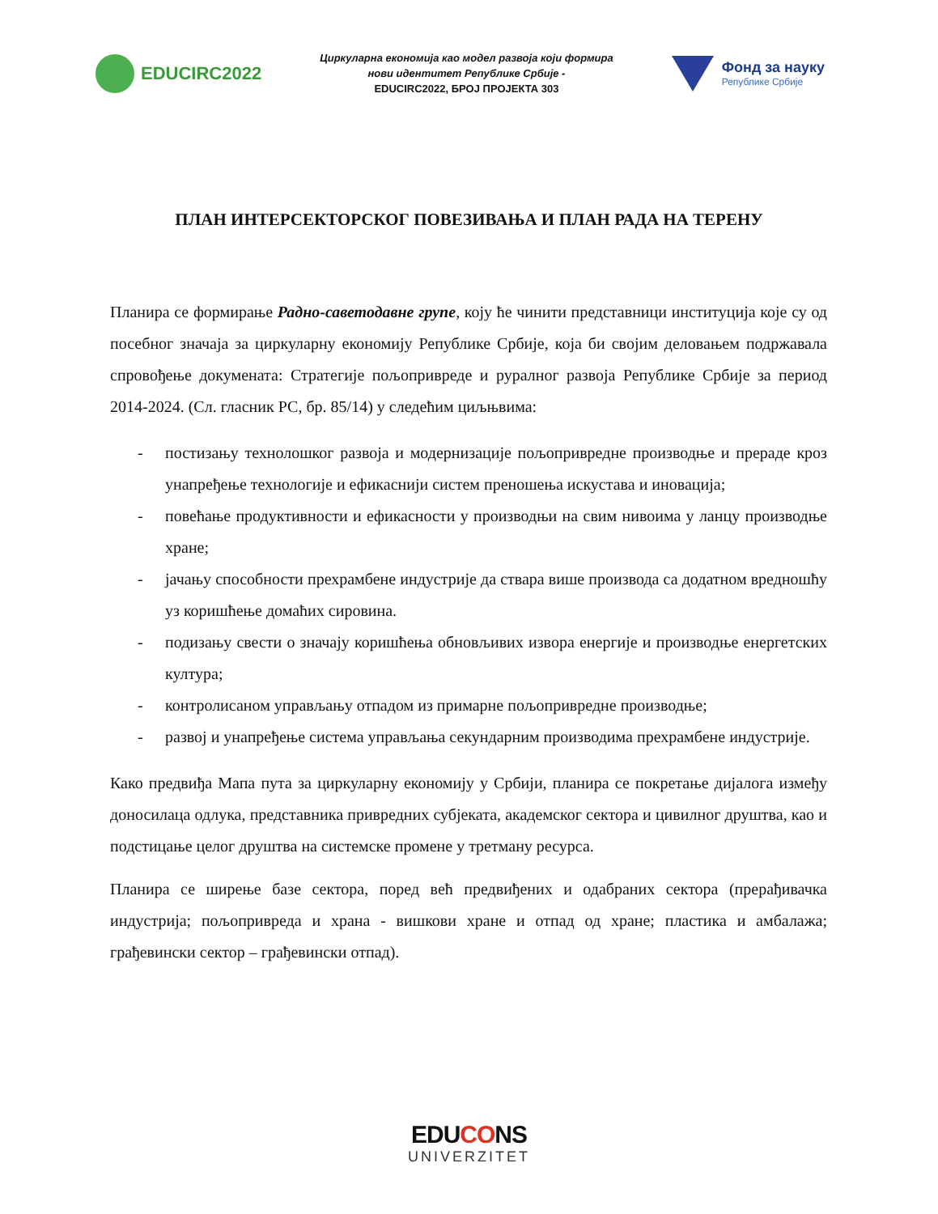EDUCIRC2022
Циркуларна економија као модел развоја који формира
нови идентитет Републике Србије -
EDUCIRC2022, БРОЈ ПРОЈЕКТА 303
Фонд за науку
Републике Србије
ПЛАН ИНТЕРСЕКТОРСКОГ ПОВЕЗИВАЊА И ПЛАН РАДА НА ТЕРЕНУ
Планира се формирање Радно-саветодавне групе, коју ће чинити представници институција које су од посебног значаја за циркуларну економију Републике Србије, која би својим деловањем подржавала спровођење докумената: Стратегије пољопривреде и руралног развоја Републике Србије за период 2014-2024. (Сл. гласник РС, бр. 85/14) у следећим циљњвима:
- постизању технолошког развоја и модернизације пољопривредне производње и прераде кроз унапређење технологије и ефикаснији систем преношења искустава и иновација;
- повећање продуктивности и ефикасности у производњи на свим нивоима у ланцу производње хране;
- јачању способности прехрамбене индустрије да ствара више производа са додатном вредношћу уз коришћење домаћих сировина.
- подизању свести о значају коришћења обновљивих извора енергије и производње енергетских култура;
- контролисаном управљању отпадом из примарне пољопривредне производње;
- развој и унапређење система управљања секундарним производима прехрамбене индустрије.
Како предвиђа Мапа пута за циркуларну економију у Србији, планира се покретање дијалога између доносилаца одлука, представника привредних субјеката, академског сектора и цивилног друштва, као и подстицање целог друштва на системске промене у третману ресурса.
Планира се ширење базе сектора, поред већ предвиђених и одабраних сектора (прерађивачка индустрија; пољопривреда и храна - вишкови хране и отпад од хране; пластика и амбалажа; грађевински сектор – грађевински отпад).
EDUCONS
UNIVERZITET